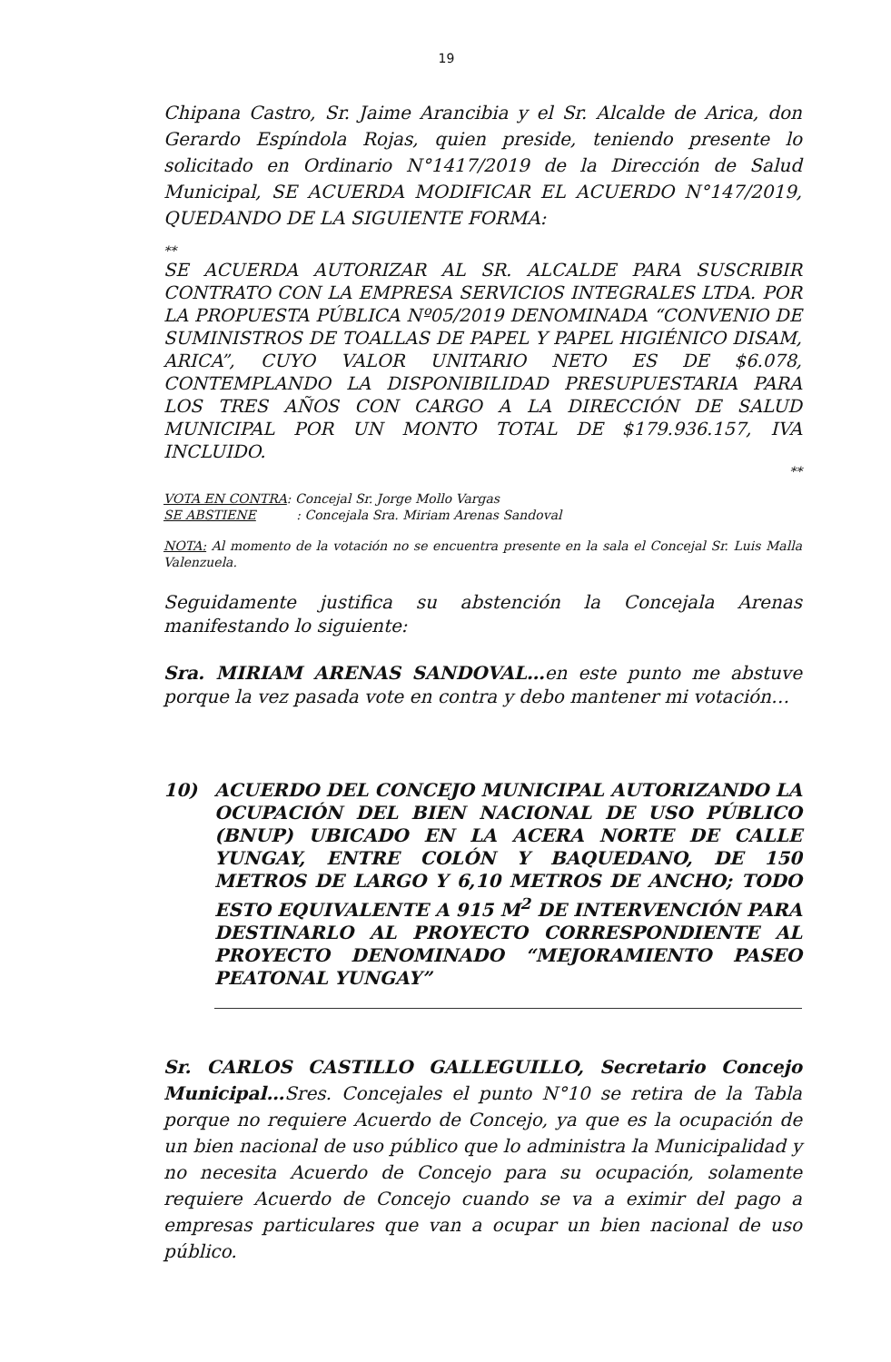19
Chipana Castro, Sr. Jaime Arancibia y el Sr. Alcalde de Arica, don Gerardo Espíndola Rojas, quien preside, teniendo presente lo solicitado en Ordinario N°1417/2019 de la Dirección de Salud Municipal, SE ACUERDA MODIFICAR EL ACUERDO N°147/2019, QUEDANDO DE LA SIGUIENTE FORMA:
**
SE ACUERDA AUTORIZAR AL SR. ALCALDE PARA SUSCRIBIR CONTRATO CON LA EMPRESA SERVICIOS INTEGRALES LTDA. POR LA PROPUESTA PÚBLICA Nº05/2019 DENOMINADA “CONVENIO DE SUMINISTROS DE TOALLAS DE PAPEL Y PAPEL HIGIÉNICO DISAM, ARICA”, CUYO VALOR UNITARIO NETO ES DE $6.078, CONTEMPLANDO LA DISPONIBILIDAD PRESUPUESTARIA PARA LOS TRES AÑOS CON CARGO A LA DIRECCIÓN DE SALUD MUNICIPAL POR UN MONTO TOTAL DE $179.936.157, IVA INCLUIDO.
**
VOTA EN CONTRA: Concejal Sr. Jorge Mollo Vargas
SE ABSTIENE : Concejala Sra. Miriam Arenas Sandoval
NOTA: Al momento de la votación no se encuentra presente en la sala el Concejal Sr. Luis Malla Valenzuela.
Seguidamente justifica su abstención la Concejala Arenas manifestando lo siguiente:
Sra. MIRIAM ARENAS SANDOVAL…en este punto me abstuve porque la vez pasada vote en contra y debo mantener mi votación…
10) ACUERDO DEL CONCEJO MUNICIPAL AUTORIZANDO LA OCUPACIÓN DEL BIEN NACIONAL DE USO PÚBLICO (BNUP) UBICADO EN LA ACERA NORTE DE CALLE YUNGAY, ENTRE COLÓN Y BAQUEDANO, DE 150 METROS DE LARGO Y 6,10 METROS DE ANCHO; TODO ESTO EQUIVALENTE A 915 M<sup>2</sup> DE INTERVENCIÓN PARA DESTINARLO AL PROYECTO CORRESPONDIENTE AL PROYECTO DENOMINADO “MEJORAMIENTO PASEO PEATONAL YUNGAY”
Sr. CARLOS CASTILLO GALLEGUILLO, Secretario Concejo Municipal…Sres. Concejales el punto N°10 se retira de la Tabla porque no requiere Acuerdo de Concejo, ya que es la ocupación de un bien nacional de uso público que lo administra la Municipalidad y no necesita Acuerdo de Concejo para su ocupación, solamente requiere Acuerdo de Concejo cuando se va a eximir del pago a empresas particulares que van a ocupar un bien nacional de uso público.